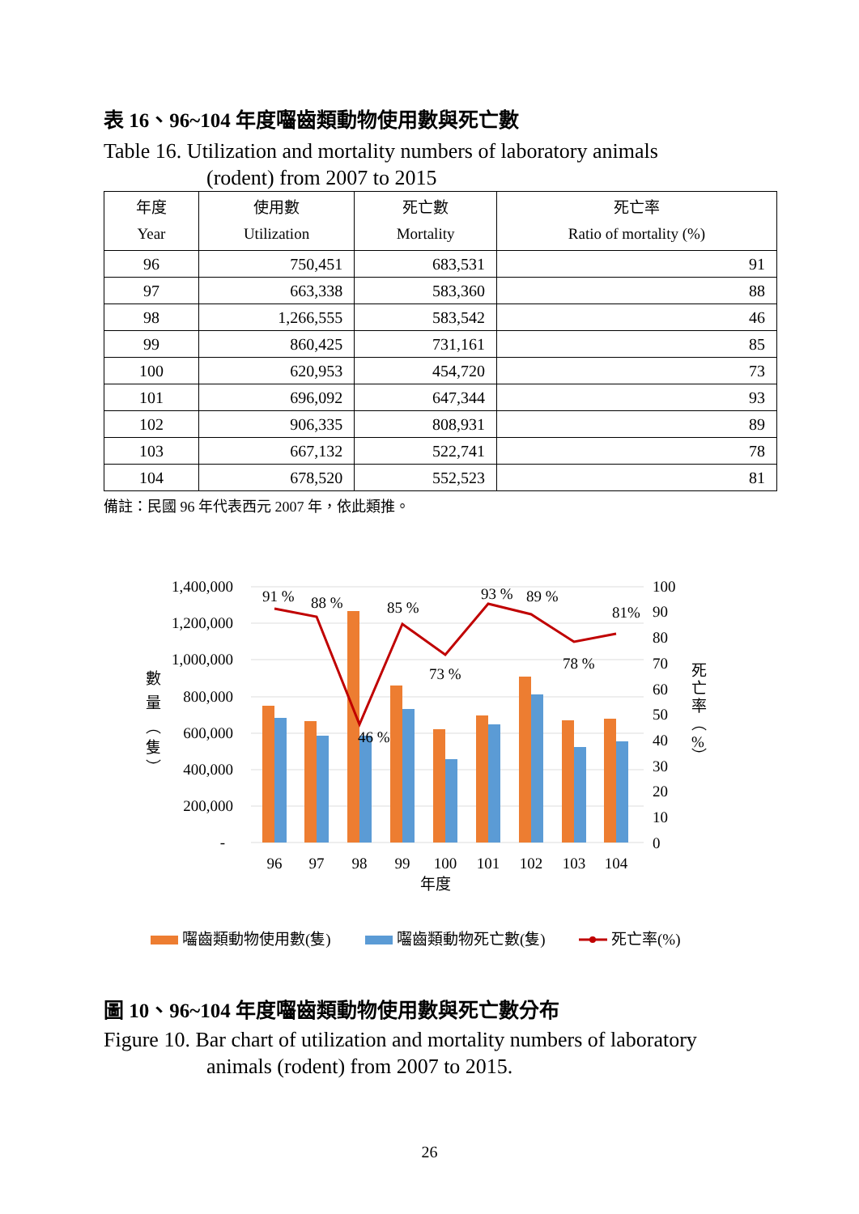表 16、96~104 年度囓齒類動物使用數與死亡數
Table 16. Utilization and mortality numbers of laboratory animals
(rodent) from 2007 to 2015
| 年度 Year | 使用數 Utilization | 死亡數 Mortality | 死亡率 Ratio of mortality (%) |
| --- | --- | --- | --- |
| 96 | 750,451 | 683,531 | 91 |
| 97 | 663,338 | 583,360 | 88 |
| 98 | 1,266,555 | 583,542 | 46 |
| 99 | 860,425 | 731,161 | 85 |
| 100 | 620,953 | 454,720 | 73 |
| 101 | 696,092 | 647,344 | 93 |
| 102 | 906,335 | 808,931 | 89 |
| 103 | 667,132 | 522,741 | 78 |
| 104 | 678,520 | 552,523 | 81 |
備註：民國 96 年代表西元 2007 年，依此類推。
1,400,000
1,200,000
1,000,000
800,000
600,000
400,000
200,000
-
100
90
80
70
60
50
40
30
20
10
0
數
量
︵
隻
︶
死
亡
率
︵
%
︶
96
97
98
99
100
101
102
103
104
年度
91 %
88 %
46 %
85 %
73 %
93 %
89 %
78 %
81%
囓齒類動物使用數(隻)
囓齒類動物死亡數(隻)
死亡率(%)
圖 10、96~104 年度囓齒類動物使用數與死亡數分布
Figure 10. Bar chart of utilization and mortality numbers of laboratory
animals (rodent) from 2007 to 2015.
26